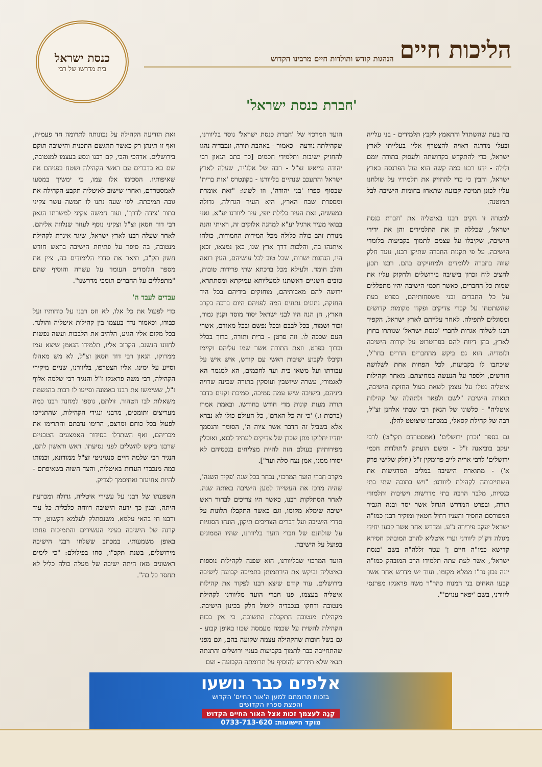הליכות חיים הנהגות קודש ותולדות חיים מרבינו הקדוש
כנסת ישראל
בית מדרשו של רבי
'חברת כנסת ישראל'
בה בעת שהשתדל והתאמץ לקבץ תלמידים - בני עלייה ובעלי מדרגה ראויה להצטרף אליו בעלייתו לארץ ישראל, כדי להתקדש בקדושתה ולעסוק בתורה יומם ולילה - ידע רבנו כמה קשה הוא עול הפרנסה בארץ ישראל, והבין כי כדי להחזיק את תלמידיו על שולחנו עליו לכונן תמיכה קבועה שתאחז בחומות הישיבה לבל תמוטנה.
למטרה זו הקים רבנו באיטליה את 'חברת כנסת ישראל', שכללה הן את התלמידים והן את ידידי הישיבה, שקיבלו על עצמם לתמוך בקביעות בלומדי הישיבה. על פי תקנות החברה שתיקן רבנו, נועד חלק שווה בחברה ללומדים ולמחזיקים בהם. רבנו תכנן להציב לוח זכרון בישיבה בירושלים ולחקוק עליו את שמות כל החברים, כאשר חכמי הישיבה יהיו מתפללים על כל החברים ובני משפחותיהם, בפרט בעת שהשתטחו על קברי צדיקים ופקדו מקומות קדושים ומסוגלים לתפילה. לאחר עלייתם לארץ ישראל, הקפיד רבנו לשלוח אגרות לחברי 'כנסת ישראל' שנותרו בחוץ לארץ, בהן דיווח להם בפרוטרוט על קורות הישיבה ולומדיה. הוא גם ביקש מהחברים הדרים בחו"ל, שיכתבו לו בקביעות, לכל הפחות אחת לשלושה חודשים, ולספר על הנעשה במחיצתם. מאחר וקהילות איטליה נטלו על עצמן לשאת בעול החזקת הישיבה, תוארה הישיבה "לשם ולפאר ולתהלה של קהילות איטליה" - כלשונו של הגאון רבי שבתי אלחנן זצ"ל, רבה של קהילת קסאלי, במכתבו שיצוטט להלן.
גם בספר 'זכרון ירושלים' (אמסטרדם תקי"ט) לרבי יעקב בוביאנה ז"ל - ומשם הועתק ל'תולדות חכמי ירושלים' לרבי אריה לייב פרומקין ז"ל (חלק שלישי פרק א') - מתוארת הישיבה במלים המדגישות את השתייכותה לקהילת ליוורנו: "ויש בתוכה שתי בתי כנסיות, מלבד הרבה בתי מדרשות וישיבות ותלמודי תורה, ובפרט המדרש הגדול אשר יסד ובנה הגביר המפורסם החסיד והעניו דחיל חטאין ומוקיר רבנן כמו"ה ישראל יעקב פירירה נ"ע. ומדרש אחר אשר קבעו יחידי מגולה דק"ק ליוורני וערי איטליא להרב המובהק חסידא קדישא כמו"ה חיים ן' עטר זללה"ה בשם 'כנסת ישראל', אשר לעת עתה תלמידו הרב המובהק כמו"ה יונה נבון נר"ו ממלא מקומו. ועוד יש מדרש אחר אשר קבעו האחים בני המנוח כהר"ר משה פראנקו מפרנסי ליוורני, בשם 'יפאר ענוים'".
הועד המרכזי של 'חברת כנסת ישראל' נוסד בליוורנו, שקהילתה נודעה - כאמור - באהבת תורה, ונכבדיה נהגו להחזיק ישיבות ותלמידי חכמים [כך כתב הגאון רבי יהודה עייאש זצ"ל - רבה של אלג'יר, שעלה לארץ ישראל והתעכב שנתיים בליוורנו - בקונטרס 'אות ברית' שבסוף ספרו 'בני יהודה', וזו לשונו: "זאת אומרת ומספרת שבח הארץ, היא העיר הגדולה, גדולה במעשיה, זאת העיר כלילת יופי, עיר ליוורנו יע"א. ואני בבואי מעיר ארגיל יע"א למחנה אלוקים זה, ראיתי והנה מנורת זהב כולה כלולה מכל המידות החמודות, כולהו איתנהו בה, והלכות דרך ארץ שנו, כאן נמצאו, זכאן היו, הנהגות ישרות, שכל טוב לכל עושיהם, העין רואה והלב חומד. ולעילא מכל ברכתא שתי פרידות טובות, טובים השניים דאשתנו למעליותא עמיקתא ומסתתרא, ירושה להם מאבותיהם, מוחזקים בידיהם בכל היד החזקה, נתונים נתונים המה לפניהם היום ברכה בקרב הארץ, הן הנה היו לבני ישראל יסוד מוסד וקנין גמור, זכור ושמור, בכל לבבם ובכל נפשם ובכל מאודם, אשרי העם שככה לו. וזה פרטן - ברית ותורה, ברוך בכלל וברוך בפרט. וזאת התורה אשר שמו עליהם וקיימו וקיבלו לקבוע ישיבות ראשי עם קודש, איש איש על עבודתו ועל משאו בית ועד לחכמים, הא למגמר הא לאגמורי, עשרה שיושבין ועוסקין בתורה שכינה שרויה ביניהם, בישיבה שיש עמה סמיכה, סמיכת זקנים בדבר תורה מעות קונות מדי חודש בחודשו. ובאמת אמרו (ברכות ו.) 'כי זה כל האדם', כל העולם כולו לא נברא אלא בשביל זה הדבר אשר ציוה ה', הסומך והנסמך יחדיו יחלוקו מתן שכרן של צדיקים לעתיד לבוא, ואוכלין מפירותיהן בעולם הזה להיות מצליחים בנכסיהם לא יסורו ממנו, אמן נצח סלה ועד"].
מקרב חברי הועד המרכזי, נבחר בכל שנה 'פקיד השנה', שהיה מרכז את העשייה למען הישיבה באותה שנה. לאחר הסתלקות רבנו, כאשר היו צריכים לבחור ראש ישיבה שימלא מקומו, וגם כאשר התקבלו תלונות על סדרי הישיבה ועל דברים הצריכים תיקון, הונחו הסוגיות על שולחנם של חברי הועד בליוורנו, שהיו הממונים בפועל על הישיבה.
הועד המרכזי שבליוורנו, הוא שפנה לקהילות נוספות באיטליה וביקש את הירתמותן בתמיכה קבועה לישיבה בירושלים. עוד קודם שיצא רבנו לפקוד את קהילות איטליה בעצמו, פנו חברי הועד מליוורנו לקהילת מנטובה ודחקו בנכבדיה ליטול חלק בכינון הישיבה. מקהילת מנטובה התקבלה התשובה, כי אין בכוח הקהילה להשית על שכמה מעמסה שכזו באופן קבוע - גם בשל חובות שהקהילה עצמה שקועה בהם, וגם מפני שהתחייבה כבר לתמוך בקביעות בעניי ירושלים והתנתה תנאי שלא תידרש להוסיף על תרומתה הקבועה - ועם
זאת הודיעה הקהילה על נכונותה לתרומה חד פעמית, ואף זו תינתן רק כאשר תתגשם התכנית והישיבה תוקם בירושלים. אדהכי והכי, קם רבנו ונסע בעצמו למנטובה, שם בא בדברים עם ראשי הקהילה ושטח בפניהם את שאיפותיו. הסכימו אלו עמו, כי ימשיך במסעו לאמסטרדם, ואחרי שישוב לאיטליה תקבע הקהילה את גובה תמיכתה. לפי שעה נתנו לו חמשה עשר צקיני בתור 'צידה לדרך', ועוד חמשה צקיני למשרתו הגאון רבי דוד חסאן זצ"ל וצקיני נוסף לעוזר שנלווה אליהם. לאחר שעלה רבנו לארץ ישראל, שיגר איגרת לקהילת מנטובה, בה סיפר על פתיחת הישיבה בראש חודש חשון תק"ב, תיאר את סדרי הלימודים בה, ציין את מספר הלומדים העומד על עשרה והוסיף שהם "מתפללים על החברים תומכי מדרשנו".
עבדים לעבד ה'
כדי לפעול את כל אלו, לא חס רבנו על כוחותיו ועל כבודו, וכאמור נדד בעצמו בין קהילות איטליה והולנד. בכל מקום אליו הגיע, הלהיב את הלבבות ועשה נפשות לחזונו הנשגב. הקרוב אליו, תלמידו הנאמן שיצא עמו ממרוקו, הגאון רבי דוד חסאן זצ"ל, לא מש מאהלו וסייע על ימינו. אליו הצטרפו, בליוורנו, שניים מיקירי הקהילה, רבי משה פראנקו ז"ל והנגיד רבי שלמה אלוף ז"ל, ששימשו את רבנו באמונה וסייעו לו רבות בהגשמת משאלות לבו הטהור. זולתם, נוספו למחנה רבנו כמה מעריצים ותומכים, מרבני ונגידי הקהילות, שהתגייסו לפעול בכל כוחם ומרצם, הרימו נדבתם והתרימו את מכריהם, ואף השתדלו בסידור האמצעים הטכניים שרבנו ביקש להשלים לפני נסיעתו. ראש וראשון להם, הנגיד רבי שלמה חיים סנגויניטי זצ"ל ממודונא, וכמותו כמה מנכבדי העדות באיטליה, והצד השוה בשאיפתם - להיות אחיעזר ואחיסמך לצדיק.
השפעתו של רבנו על עשירי איטליה, גדולה ומכרעת היתה, ובגין כך ידעה הישיבה רווחה כלכלית כל עוד ורבנו חי בהאי עלמא. משנסתלק לעלמא דקשוט, ירד קרנה של הישיבה בעיני העשירים והתמיכות פחתו באופן משמעותי. במכתב ששלחו רבני הישיבה מירושלים, בשנת תקכ"ו, סחו בפילולם: "כי לימים ראשונים מאז היתה ישיבה של מעלה כולה כליל לא תחסר כל בה".
אלפים כבר נושעו
בזכות תרומתם למען ה'אור החיים' הקדוש
והפצת ספריו הקדושים
קְנֵה לעצמך זכות אצל האור החיים הקדוש
מוקד הישועות: 0733-713-620